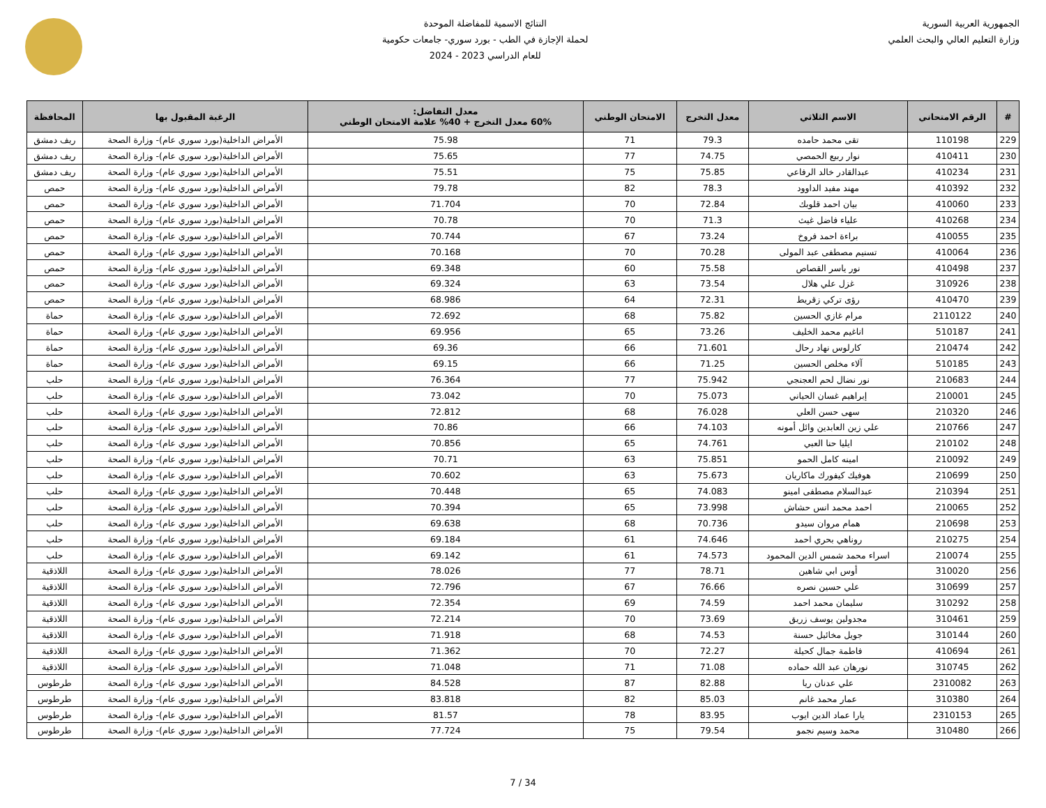الجمهورية العربية السورية
وزارة التعليم العالي والبحث العلمي
النتائج الاسمية للمفاضلة الموحدة
لحملة الإجازة في الطب - بورد سوري- جامعات حكومية
للعام الدراسي 2023 - 2024
| # | الرقم الامتحاني | الاسم الثلاثي | معدل التخرج | الامتحان الوطني | معدل التفاضل: 60% معدل التخرج + 40% علامة الامتحان الوطني | الرغبة المقبول بها | المحافظة |
| --- | --- | --- | --- | --- | --- | --- | --- |
| 229 | 110198 | تقى محمد حامده | 79.3 | 71 | 75.98 | الأمراض الداخلية(بورد سوري عام)- وزارة الصحة | ريف دمشق |
| 230 | 410411 | نوار ربيع الحمصي | 74.75 | 77 | 75.65 | الأمراض الداخلية(بورد سوري عام)- وزارة الصحة | ريف دمشق |
| 231 | 410234 | عبدالقادر خالد الرفاعي | 75.85 | 75 | 75.51 | الأمراض الداخلية(بورد سوري عام)- وزارة الصحة | ريف دمشق |
| 232 | 410392 | مهند مفيد الداوود | 78.3 | 82 | 79.78 | الأمراض الداخلية(بورد سوري عام)- وزارة الصحة | حمص |
| 233 | 410060 | بيان احمد قلوبك | 72.84 | 70 | 71.704 | الأمراض الداخلية(بورد سوري عام)- وزارة الصحة | حمص |
| 234 | 410268 | علياء فاضل غيث | 71.3 | 70 | 70.78 | الأمراض الداخلية(بورد سوري عام)- وزارة الصحة | حمص |
| 235 | 410055 | براءة احمد فروخ | 73.24 | 67 | 70.744 | الأمراض الداخلية(بورد سوري عام)- وزارة الصحة | حمص |
| 236 | 410064 | تسنيم مصطفى عبد المولى | 70.28 | 70 | 70.168 | الأمراض الداخلية(بورد سوري عام)- وزارة الصحة | حمص |
| 237 | 410498 | نور ياسر القصاص | 75.58 | 60 | 69.348 | الأمراض الداخلية(بورد سوري عام)- وزارة الصحة | حمص |
| 238 | 310926 | غزل علي هلال | 73.54 | 63 | 69.324 | الأمراض الداخلية(بورد سوري عام)- وزارة الصحة | حمص |
| 239 | 410470 | رؤى تركي زقريط | 72.31 | 64 | 68.986 | الأمراض الداخلية(بورد سوري عام)- وزارة الصحة | حمص |
| 240 | 2110122 | مرام غازي الحسين | 75.82 | 68 | 72.692 | الأمراض الداخلية(بورد سوري عام)- وزارة الصحة | حماة |
| 241 | 510187 | اناغيم محمد الخليف | 73.26 | 65 | 69.956 | الأمراض الداخلية(بورد سوري عام)- وزارة الصحة | حماة |
| 242 | 210474 | كارلوس نهاد رحال | 71.601 | 66 | 69.36 | الأمراض الداخلية(بورد سوري عام)- وزارة الصحة | حماة |
| 243 | 510185 | آلاء مخلص الحسين | 71.25 | 66 | 69.15 | الأمراض الداخلية(بورد سوري عام)- وزارة الصحة | حماة |
| 244 | 210683 | نور نضال لحم العجنجي | 75.942 | 77 | 76.364 | الأمراض الداخلية(بورد سوري عام)- وزارة الصحة | حلب |
| 245 | 210001 | إبراهيم غسان الحياني | 75.073 | 70 | 73.042 | الأمراض الداخلية(بورد سوري عام)- وزارة الصحة | حلب |
| 246 | 210320 | سهى حسن العلي | 76.028 | 68 | 72.812 | الأمراض الداخلية(بورد سوري عام)- وزارة الصحة | حلب |
| 247 | 210766 | علي زين العابدين وائل أمونه | 74.103 | 66 | 70.86 | الأمراض الداخلية(بورد سوري عام)- وزارة الصحة | حلب |
| 248 | 210102 | ايليا حنا العبي | 74.761 | 65 | 70.856 | الأمراض الداخلية(بورد سوري عام)- وزارة الصحة | حلب |
| 249 | 210092 | امينه كامل الحمو | 75.851 | 63 | 70.71 | الأمراض الداخلية(بورد سوري عام)- وزارة الصحة | حلب |
| 250 | 210699 | هوفيك كيفورك ماكاريان | 75.673 | 63 | 70.602 | الأمراض الداخلية(بورد سوري عام)- وزارة الصحة | حلب |
| 251 | 210394 | عبدالسلام مصطفى امينو | 74.083 | 65 | 70.448 | الأمراض الداخلية(بورد سوري عام)- وزارة الصحة | حلب |
| 252 | 210065 | احمد محمد انس حشاش | 73.998 | 65 | 70.394 | الأمراض الداخلية(بورد سوري عام)- وزارة الصحة | حلب |
| 253 | 210698 | همام مروان سيدو | 70.736 | 68 | 69.638 | الأمراض الداخلية(بورد سوري عام)- وزارة الصحة | حلب |
| 254 | 210275 | روناهي بحري احمد | 74.646 | 61 | 69.184 | الأمراض الداخلية(بورد سوري عام)- وزارة الصحة | حلب |
| 255 | 210074 | اسراء محمد شمس الدين المحمود | 74.573 | 61 | 69.142 | الأمراض الداخلية(بورد سوري عام)- وزارة الصحة | حلب |
| 256 | 310020 | أوس ابي شاهين | 78.71 | 77 | 78.026 | الأمراض الداخلية(بورد سوري عام)- وزارة الصحة | اللاذقية |
| 257 | 310699 | علي حسين نصره | 76.66 | 67 | 72.796 | الأمراض الداخلية(بورد سوري عام)- وزارة الصحة | اللاذقية |
| 258 | 310292 | سليمان محمد احمد | 74.59 | 69 | 72.354 | الأمراض الداخلية(بورد سوري عام)- وزارة الصحة | اللاذقية |
| 259 | 310461 | مجدولين يوسف زريق | 73.69 | 70 | 72.214 | الأمراض الداخلية(بورد سوري عام)- وزارة الصحة | اللاذقية |
| 260 | 310144 | جويل مخائيل حسنة | 74.53 | 68 | 71.918 | الأمراض الداخلية(بورد سوري عام)- وزارة الصحة | اللاذقية |
| 261 | 410694 | فاطمة جمال كحيلة | 72.27 | 70 | 71.362 | الأمراض الداخلية(بورد سوري عام)- وزارة الصحة | اللاذقية |
| 262 | 310745 | نورهان عبد الله حماده | 71.08 | 71 | 71.048 | الأمراض الداخلية(بورد سوري عام)- وزارة الصحة | اللاذقية |
| 263 | 2310082 | علي عدنان ريا | 82.88 | 87 | 84.528 | الأمراض الداخلية(بورد سوري عام)- وزارة الصحة | طرطوس |
| 264 | 310380 | عمار محمد غانم | 85.03 | 82 | 83.818 | الأمراض الداخلية(بورد سوري عام)- وزارة الصحة | طرطوس |
| 265 | 2310153 | يارا عماد الدين ايوب | 83.95 | 78 | 81.57 | الأمراض الداخلية(بورد سوري عام)- وزارة الصحة | طرطوس |
| 266 | 310480 | محمد وسيم نجمو | 79.54 | 75 | 77.724 | الأمراض الداخلية(بورد سوري عام)- وزارة الصحة | طرطوس |
7 / 34